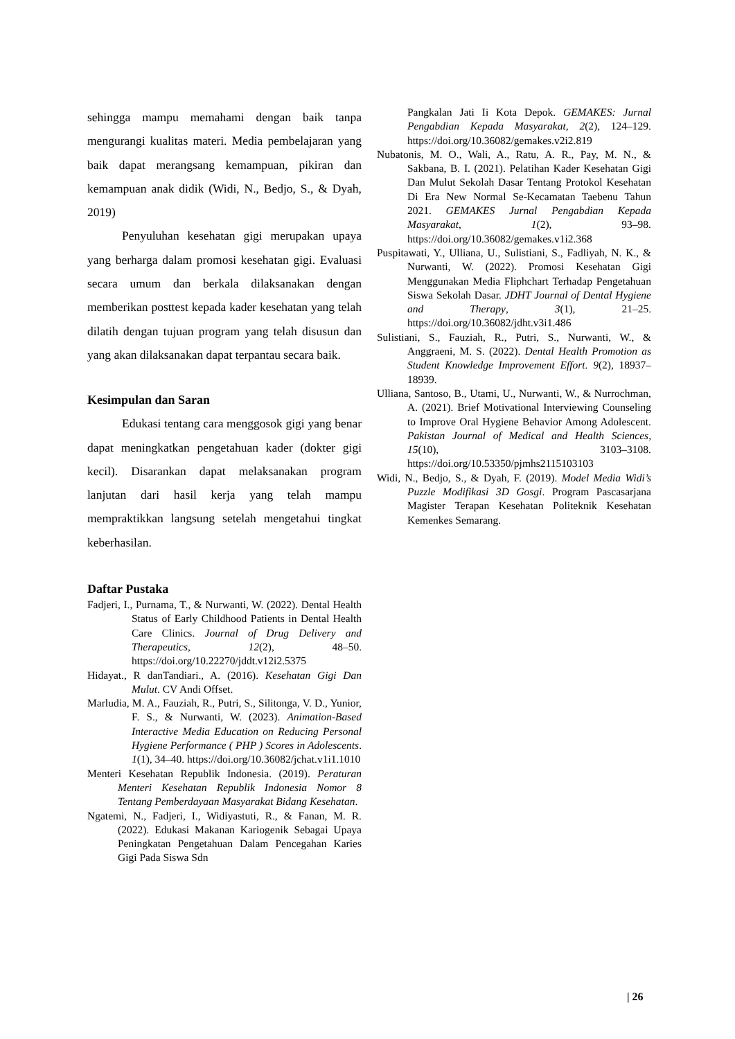sehingga mampu memahami dengan baik tanpa mengurangi kualitas materi. Media pembelajaran yang baik dapat merangsang kemampuan, pikiran dan kemampuan anak didik (Widi, N., Bedjo, S., & Dyah, 2019)
Penyuluhan kesehatan gigi merupakan upaya yang berharga dalam promosi kesehatan gigi. Evaluasi secara umum dan berkala dilaksanakan dengan memberikan posttest kepada kader kesehatan yang telah dilatih dengan tujuan program yang telah disusun dan yang akan dilaksanakan dapat terpantau secara baik.
Kesimpulan dan Saran
Edukasi tentang cara menggosok gigi yang benar dapat meningkatkan pengetahuan kader (dokter gigi kecil). Disarankan dapat melaksanakan program lanjutan dari hasil kerja yang telah mampu mempraktikkan langsung setelah mengetahui tingkat keberhasilan.
Daftar Pustaka
Fadjeri, I., Purnama, T., & Nurwanti, W. (2022). Dental Health Status of Early Childhood Patients in Dental Health Care Clinics. Journal of Drug Delivery and Therapeutics, 12(2), 48–50. https://doi.org/10.22270/jddt.v12i2.5375
Hidayat., R danTandiari., A. (2016). Kesehatan Gigi Dan Mulut. CV Andi Offset.
Marludia, M. A., Fauziah, R., Putri, S., Silitonga, V. D., Yunior, F. S., & Nurwanti, W. (2023). Animation-Based Interactive Media Education on Reducing Personal Hygiene Performance ( PHP ) Scores in Adolescents. 1(1), 34–40. https://doi.org/10.36082/jchat.v1i1.1010
Menteri Kesehatan Republik Indonesia. (2019). Peraturan Menteri Kesehatan Republik Indonesia Nomor 8 Tentang Pemberdayaan Masyarakat Bidang Kesehatan.
Ngatemi, N., Fadjeri, I., Widiyastuti, R., & Fanan, M. R. (2022). Edukasi Makanan Kariogenik Sebagai Upaya Peningkatan Pengetahuan Dalam Pencegahan Karies Gigi Pada Siswa Sdn
Pangkalan Jati Ii Kota Depok. GEMAKES: Jurnal Pengabdian Kepada Masyarakat, 2(2), 124–129. https://doi.org/10.36082/gemakes.v2i2.819
Nubatonis, M. O., Wali, A., Ratu, A. R., Pay, M. N., & Sakbana, B. I. (2021). Pelatihan Kader Kesehatan Gigi Dan Mulut Sekolah Dasar Tentang Protokol Kesehatan Di Era New Normal Se-Kecamatan Taebenu Tahun 2021. GEMAKES Jurnal Pengabdian Kepada Masyarakat, 1(2), 93–98. https://doi.org/10.36082/gemakes.v1i2.368
Puspitawati, Y., Ulliana, U., Sulistiani, S., Fadliyah, N. K., & Nurwanti, W. (2022). Promosi Kesehatan Gigi Menggunakan Media Fliphchart Terhadap Pengetahuan Siswa Sekolah Dasar. JDHT Journal of Dental Hygiene and Therapy, 3(1), 21–25. https://doi.org/10.36082/jdht.v3i1.486
Sulistiani, S., Fauziah, R., Putri, S., Nurwanti, W., & Anggraeni, M. S. (2022). Dental Health Promotion as Student Knowledge Improvement Effort. 9(2), 18937–18939.
Ulliana, Santoso, B., Utami, U., Nurwanti, W., & Nurrochman, A. (2021). Brief Motivational Interviewing Counseling to Improve Oral Hygiene Behavior Among Adolescent. Pakistan Journal of Medical and Health Sciences, 15(10), 3103–3108. https://doi.org/10.53350/pjmhs2115103103
Widi, N., Bedjo, S., & Dyah, F. (2019). Model Media Widi’s Puzzle Modifikasi 3D Gosgi. Program Pascasarjana Magister Terapan Kesehatan Politeknik Kesehatan Kemenkes Semarang.
| 26